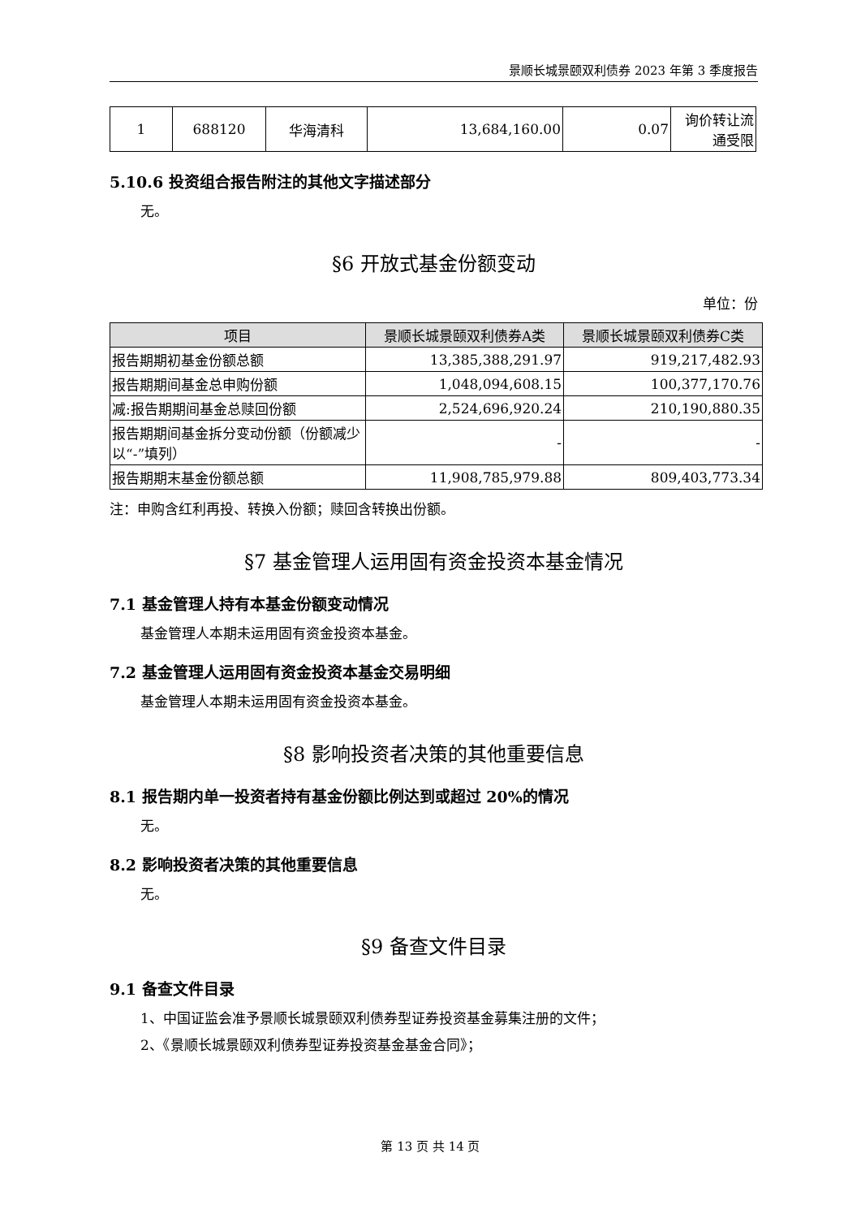景顺长城景颐双利债券 2023 年第 3 季度报告
| 1 | 688120 | 华海清科 | 13,684,160.00 | 0.07 | 询价转让流通受限 |
5.10.6 投资组合报告附注的其他文字描述部分
无。
§6 开放式基金份额变动
单位：份
| 项目 | 景顺长城景颐双利债券A类 | 景顺长城景颐双利债券C类 |
| --- | --- | --- |
| 报告期期初基金份额总额 | 13,385,388,291.97 | 919,217,482.93 |
| 报告期期间基金总申购份额 | 1,048,094,608.15 | 100,377,170.76 |
| 减:报告期期间基金总赎回份额 | 2,524,696,920.24 | 210,190,880.35 |
| 报告期期间基金拆分变动份额（份额减少以“-”填列） | - | - |
| 报告期期末基金份额总额 | 11,908,785,979.88 | 809,403,773.34 |
注：申购含红利再投、转换入份额；赎回含转换出份额。
§7 基金管理人运用固有资金投资本基金情况
7.1 基金管理人持有本基金份额变动情况
基金管理人本期未运用固有资金投资本基金。
7.2 基金管理人运用固有资金投资本基金交易明细
基金管理人本期未运用固有资金投资本基金。
§8 影响投资者决策的其他重要信息
8.1 报告期内单一投资者持有基金份额比例达到或超过 20%的情况
无。
8.2 影响投资者决策的其他重要信息
无。
§9 备查文件目录
9.1 备查文件目录
1、中国证监会准予景顺长城景颐双利债券型证券投资基金募集注册的文件；
2、《景顺长城景颐双利债券型证券投资基金基金合同》；
第 13 页 共 14 页